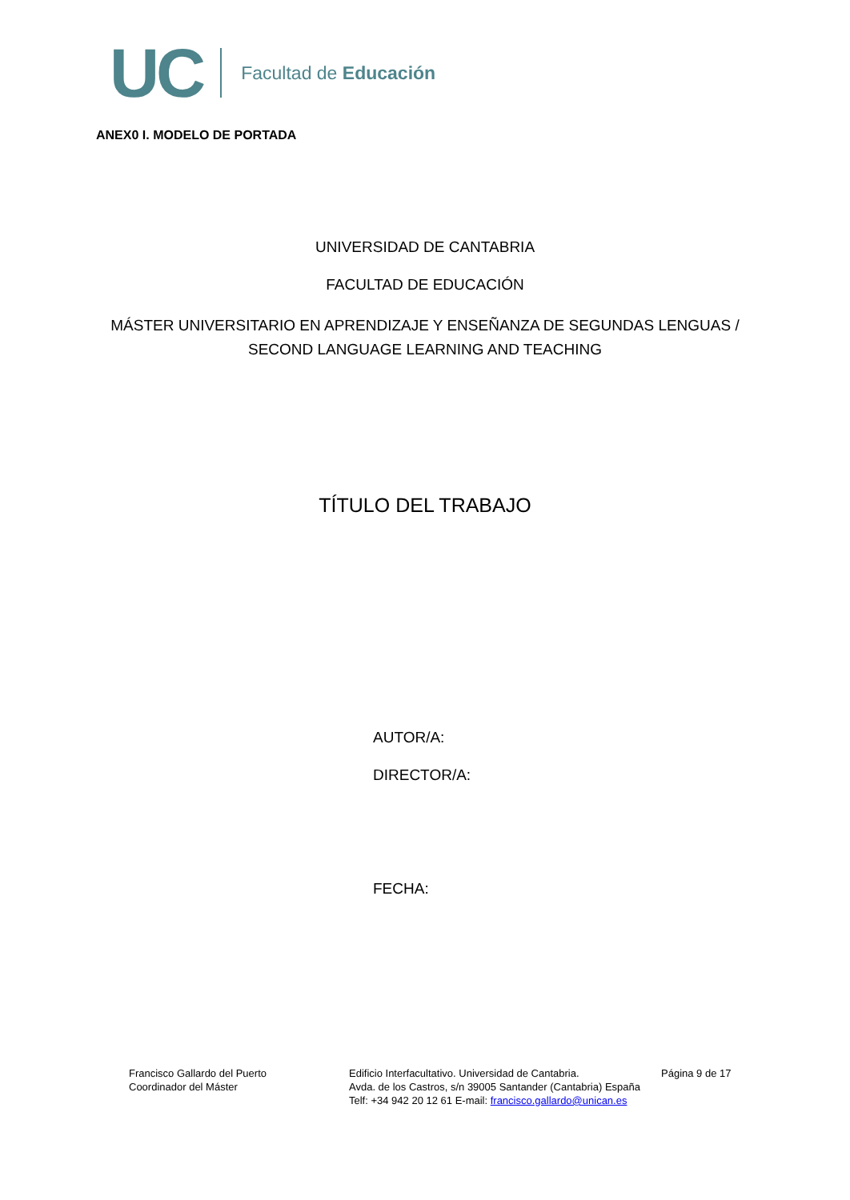UC Facultad de Educación
ANEX0 I. MODELO DE PORTADA
UNIVERSIDAD DE CANTABRIA
FACULTAD DE EDUCACIÓN
MÁSTER UNIVERSITARIO EN APRENDIZAJE Y ENSEÑANZA DE SEGUNDAS LENGUAS /
SECOND LANGUAGE LEARNING AND TEACHING
TÍTULO DEL TRABAJO
AUTOR/A:
DIRECTOR/A:
FECHA:
Francisco Gallardo del Puerto
Coordinador del Máster
Edificio Interfacultativo. Universidad de Cantabria.
Avda. de los Castros, s/n 39005 Santander (Cantabria) España
Telf: +34 942 20 12 61 E-mail: francisco.gallardo@unican.es
Página 9 de 17